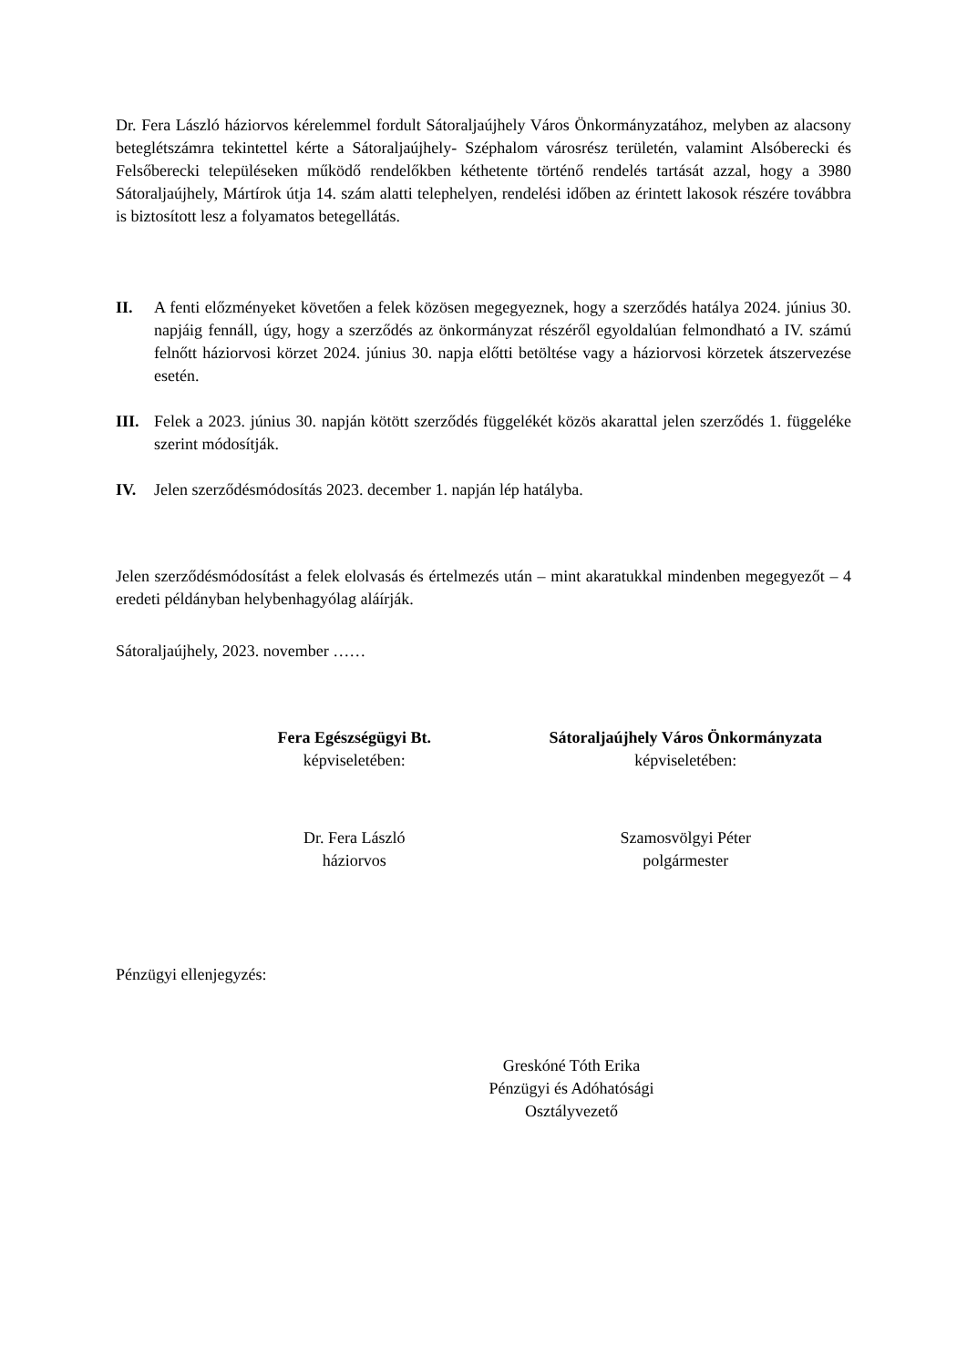Dr. Fera László háziorvos kérelemmel fordult Sátoraljaújhely Város Önkormányzatához, melyben az alacsony beteglétszámra tekintettel kérte a Sátoraljaújhely- Széphalom városrész területén, valamint Alsóberecki és Felsőberecki településeken működő rendelőkben kéthetente történő rendelés tartását azzal, hogy a 3980 Sátoraljaújhely, Mártírok útja 14. szám alatti telephelyen, rendelési időben az érintett lakosok részére továbbra is biztosított lesz a folyamatos betegellátás.
II. A fenti előzményeket követően a felek közösen megegyeznek, hogy a szerződés hatálya 2024. június 30. napjáig fennáll, úgy, hogy a szerződés az önkormányzat részéről egyoldalúan felmondható a IV. számú felnőtt háziorvosi körzet 2024. június 30. napja előtti betöltése vagy a háziorvosi körzetek átszervezése esetén.
III.
Felek a 2023. június 30. napján kötött szerződés függelékét közös akarattal jelen szerződés 1. függeléke szerint módosítják.
IV. Jelen szerződésmódosítás 2023. december 1. napján lép hatályba.
Jelen szerződésmódosítást a felek elolvasás és értelmezés után – mint akaratukkal mindenben megegyezőt – 4 eredeti példányban helybenhagyólag aláírják.
Sátoraljaújhely, 2023. november ……
Fera Egészségügyi Bt.
képviseletében:
Sátoraljaújhely Város Önkormányzata
képviseletében:
Dr. Fera László
háziorvos
Szamosvölgyi Péter
polgármester
Pénzügyi ellenjegyzés:
Greskóné Tóth Erika
Pénzügyi és Adóhatósági
Osztályvezető